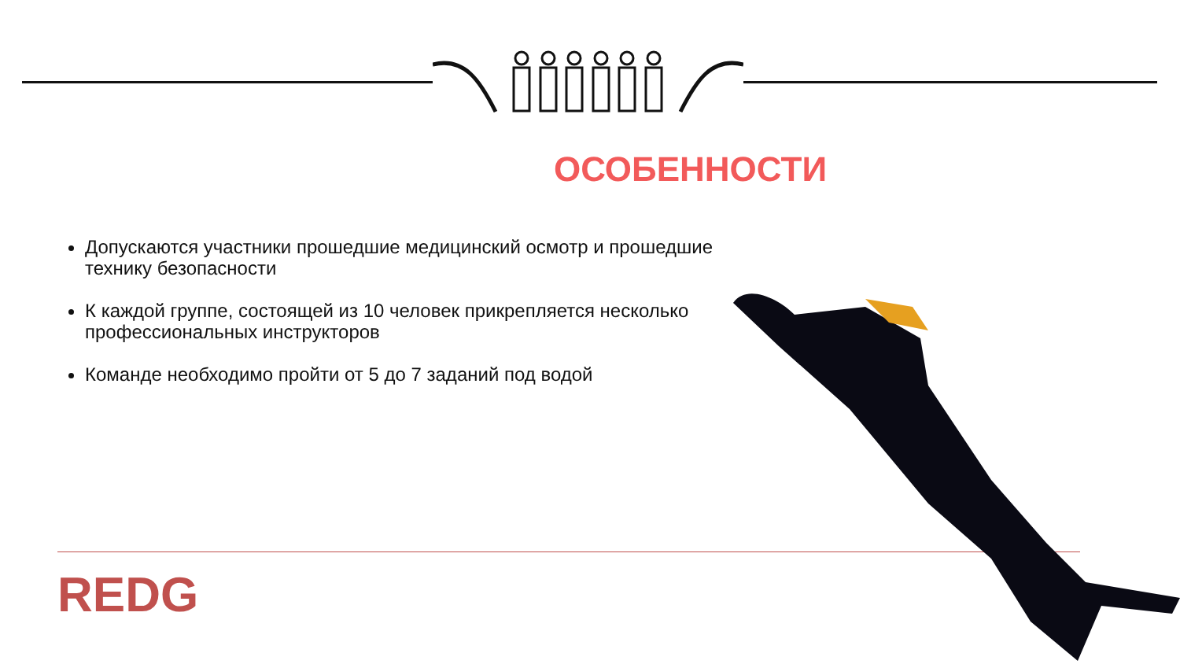ОСОБЕННОСТИ
Допускаются участники прошедшие медицинский осмотр и прошедшие технику безопасности
К каждой группе, состоящей из 10 человек прикрепляется несколько профессиональных инструкторов
Команде необходимо пройти от 5 до 7 заданий под водой
REDG